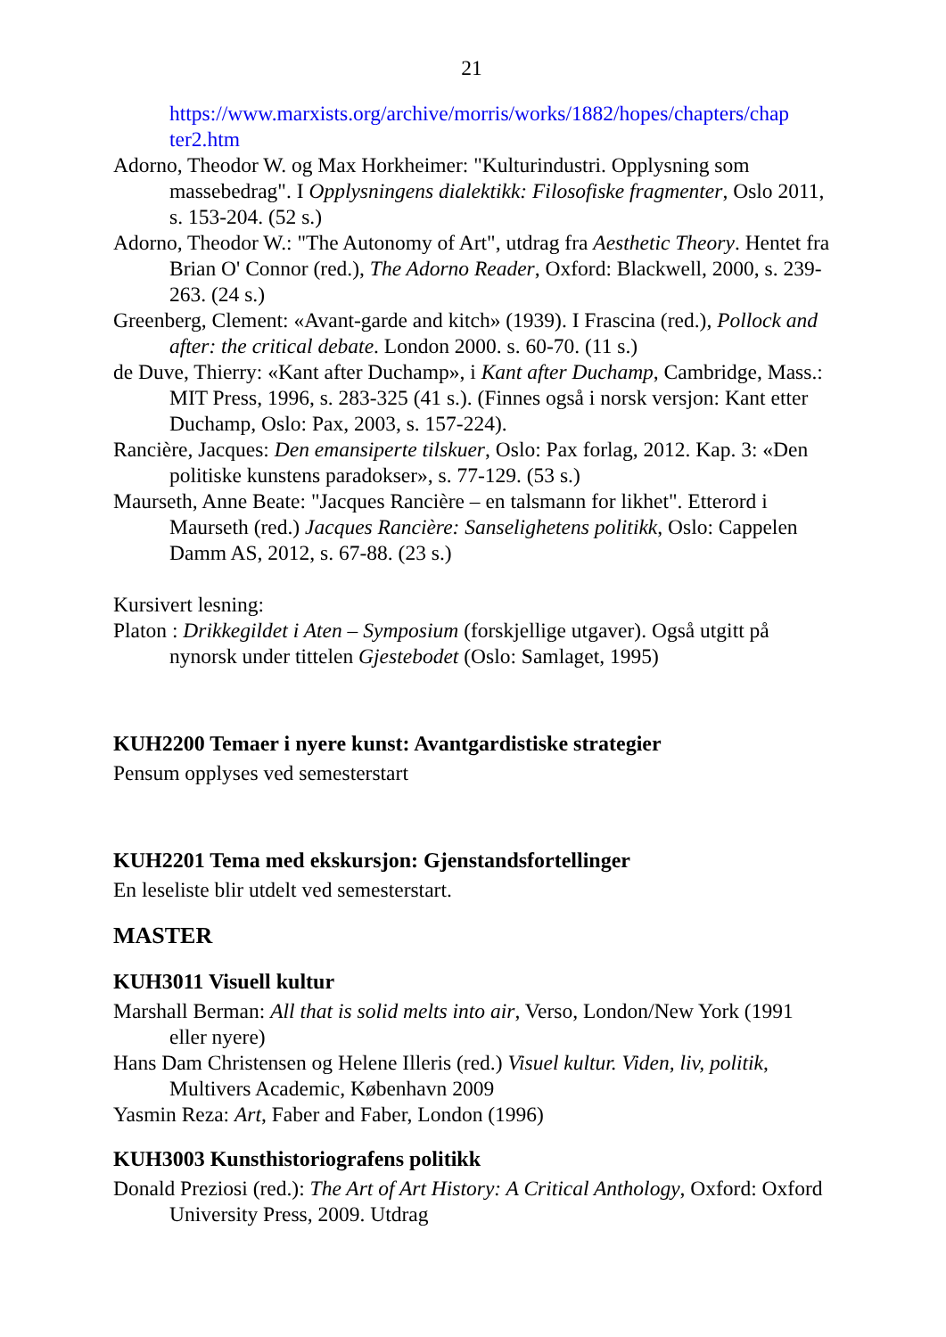21
https://www.marxists.org/archive/morris/works/1882/hopes/chapters/chap ter2.htm
Adorno, Theodor W. og Max Horkheimer: "Kulturindustri. Opplysning som massebedrag". I Opplysningens dialektikk: Filosofiske fragmenter, Oslo 2011, s. 153-204. (52 s.)
Adorno, Theodor W.: "The Autonomy of Art", utdrag fra Aesthetic Theory. Hentet fra Brian O' Connor (red.), The Adorno Reader, Oxford: Blackwell, 2000, s. 239-263. (24 s.)
Greenberg, Clement: «Avant-garde and kitch» (1939). I Frascina (red.), Pollock and after: the critical debate. London 2000. s. 60-70. (11 s.)
de Duve, Thierry: «Kant after Duchamp», i Kant after Duchamp, Cambridge, Mass.: MIT Press, 1996, s. 283-325 (41 s.). (Finnes også i norsk versjon: Kant etter Duchamp, Oslo: Pax, 2003, s. 157-224).
Rancière, Jacques: Den emansiperte tilskuer, Oslo: Pax forlag, 2012. Kap. 3: «Den politiske kunstens paradokser», s. 77-129. (53 s.)
Maurseth, Anne Beate: "Jacques Rancière – en talsmann for likhet". Etterord i Maurseth (red.) Jacques Rancière: Sanselighetens politikk, Oslo: Cappelen Damm AS, 2012, s. 67-88. (23 s.)
Kursivert lesning:
Platon : Drikkegildet i Aten – Symposium (forskjellige utgaver). Også utgitt på nynorsk under tittelen Gjestebodet (Oslo: Samlaget, 1995)
KUH2200 Temaer i nyere kunst: Avantgardistiske strategier
Pensum opplyses ved semesterstart
KUH2201 Tema med ekskursjon: Gjenstandsfortellinger
En leseliste blir utdelt ved semesterstart.
MASTER
KUH3011 Visuell kultur
Marshall Berman: All that is solid melts into air, Verso, London/New York (1991 eller nyere)
Hans Dam Christensen og Helene Illeris (red.) Visuel kultur. Viden, liv, politik, Multivers Academic, København 2009
Yasmin Reza: Art, Faber and Faber, London (1996)
KUH3003 Kunsthistoriografens politikk
Donald Preziosi (red.): The Art of Art History: A Critical Anthology, Oxford: Oxford University Press, 2009. Utdrag